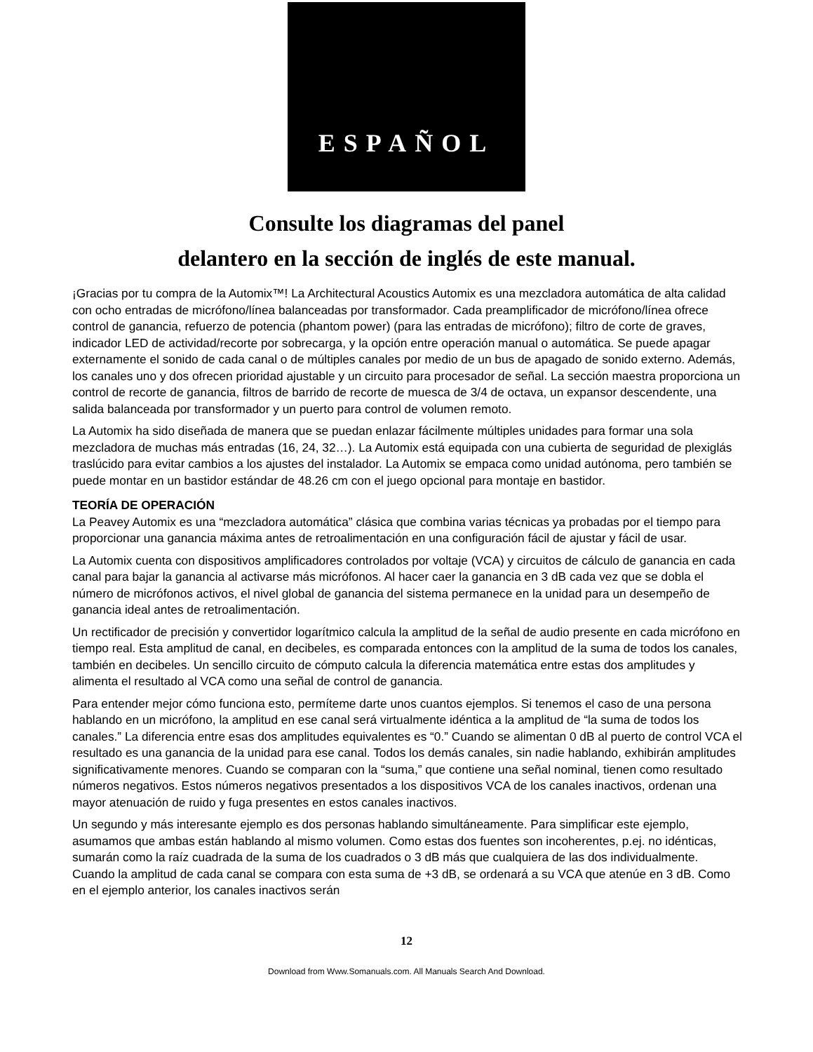ESPAÑOL
Consulte los diagramas del panel
delantero en la sección de inglés de este manual.
¡Gracias por tu compra de la Automix™! La Architectural Acoustics Automix es una mezcladora automática de alta calidad con ocho entradas de micrófono/línea balanceadas por transformador. Cada preamplificador de micrófono/línea ofrece control de ganancia, refuerzo de potencia (phantom power) (para las entradas de micrófono); filtro de corte de graves, indicador LED de actividad/recorte por sobrecarga, y la opción entre operación manual o automática. Se puede apagar externamente el sonido de cada canal o de múltiples canales por medio de un bus de apagado de sonido externo. Además, los canales uno y dos ofrecen prioridad ajustable y un circuito para procesador de señal. La sección maestra proporciona un control de recorte de ganancia, filtros de barrido de recorte de muesca de 3/4 de octava, un expansor descendente, una salida balanceada por transformador y un puerto para control de volumen remoto.
La Automix ha sido diseñada de manera que se puedan enlazar fácilmente múltiples unidades para formar una sola mezcladora de muchas más entradas (16, 24, 32…). La Automix está equipada con una cubierta de seguridad de plexiglás traslúcido para evitar cambios a los ajustes del instalador. La Automix se empaca como unidad autónoma, pero también se puede montar en un bastidor estándar de 48.26 cm con el juego opcional para montaje en bastidor.
TEORÍA DE OPERACIÓN
La Peavey Automix es una “mezcladora automática” clásica que combina varias técnicas ya probadas por el tiempo para proporcionar una ganancia máxima antes de retroalimentación en una configuración fácil de ajustar y fácil de usar.
La Automix cuenta con dispositivos amplificadores controlados por voltaje (VCA) y circuitos de cálculo de ganancia en cada canal para bajar la ganancia al activarse más micrófonos. Al hacer caer la ganancia en 3 dB cada vez que se dobla el número de micrófonos activos, el nivel global de ganancia del sistema permanece en la unidad para un desempeño de ganancia ideal antes de retroalimentación.
Un rectificador de precisión y convertidor logarítmico calcula la amplitud de la señal de audio presente en cada micrófono en tiempo real. Esta amplitud de canal, en decibeles, es comparada entonces con la amplitud de la suma de todos los canales, también en decibeles. Un sencillo circuito de cómputo calcula la diferencia matemática entre estas dos amplitudes y alimenta el resultado al VCA como una señal de control de ganancia.
Para entender mejor cómo funciona esto, permíteme darte unos cuantos ejemplos. Si tenemos el caso de una persona hablando en un micrófono, la amplitud en ese canal será virtualmente idéntica a la amplitud de “la suma de todos los canales.” La diferencia entre esas dos amplitudes equivalentes es “0.” Cuando se alimentan 0 dB al puerto de control VCA el resultado es una ganancia de la unidad para ese canal. Todos los demás canales, sin nadie hablando, exhibirán amplitudes significativamente menores. Cuando se comparan con la “suma,” que contiene una señal nominal, tienen como resultado números negativos. Estos números negativos presentados a los dispositivos VCA de los canales inactivos, ordenan una mayor atenuación de ruido y fuga presentes en estos canales inactivos.
Un segundo y más interesante ejemplo es dos personas hablando simultáneamente. Para simplificar este ejemplo, asumamos que ambas están hablando al mismo volumen. Como estas dos fuentes son incoherentes, p.ej. no idénticas, sumarán como la raíz cuadrada de la suma de los cuadrados o 3 dB más que cualquiera de las dos individualmente. Cuando la amplitud de cada canal se compara con esta suma de +3 dB, se ordenará a su VCA que atenúe en 3 dB. Como en el ejemplo anterior, los canales inactivos serán
12
Download from Www.Somanuals.com. All Manuals Search And Download.